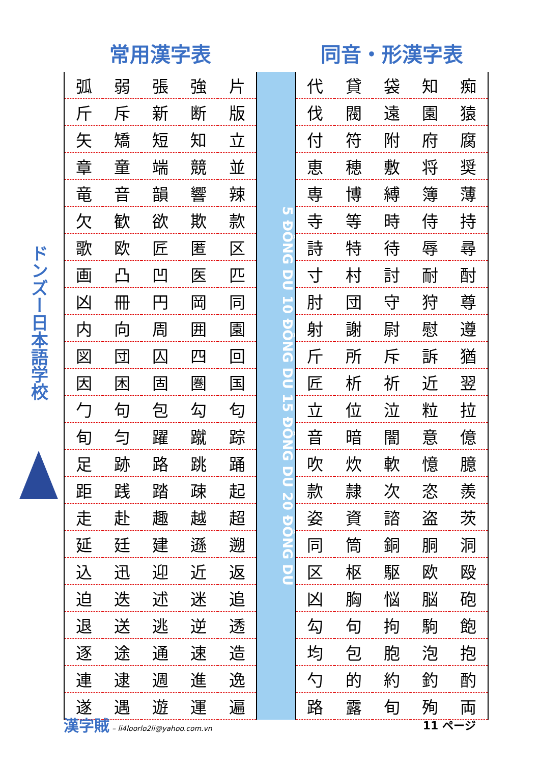ドンズー日本語学校
常用漢字表 同音・形漢字表
| 弧 | 弱 | 張 | 強 | 片 |
| 斤 | 斥 | 新 | 断 | 版 |
| 矢 | 矯 | 短 | 知 | 立 |
| 章 | 童 | 端 | 競 | 並 |
| 竜 | 音 | 韻 | 響 | 辣 |
| 欠 | 歓 | 欲 | 欺 | 款 |
| 歌 | 欧 | 匠 | 匿 | 区 |
| 画 | 凸 | 凹 | 医 | 匹 |
| 凶 | 冊 | 円 | 岡 | 同 |
| 内 | 向 | 周 | 囲 | 園 |
| 図 | 団 | 囚 | 四 | 回 |
| 因 | 困 | 固 | 圏 | 国 |
| 勹 | 句 | 包 | 勾 | 匂 |
| 旬 | 匀 | 躍 | 蹴 | 踪 |
| 足 | 跡 | 路 | 跳 | 踊 |
| 距 | 践 | 踏 | 疎 | 起 |
| 走 | 赴 | 趣 | 越 | 超 |
| 延 | 廷 | 建 | 遜 | 遡 |
| 込 | 迅 | 迎 | 近 | 返 |
| 迫 | 迭 | 述 | 迷 | 追 |
| 退 | 送 | 逃 | 逆 | 透 |
| 逐 | 途 | 通 | 速 | 造 |
| 連 | 逮 | 週 | 進 | 逸 |
| 遂 | 遇 | 遊 | 運 | 遍 |
5 ĐÔNG DU 10 ĐÔNG DU 15 ĐÔNG DU 20 ĐÔNG DU
| 代 | 貸 | 袋 | 知 | 痴 |
| 伐 | 閥 | 遠 | 園 | 猿 |
| 付 | 符 | 附 | 府 | 腐 |
| 恵 | 穂 | 敷 | 将 | 奨 |
| 専 | 博 | 縛 | 簿 | 薄 |
| 寺 | 等 | 時 | 侍 | 持 |
| 詩 | 特 | 待 | 辱 | 尋 |
| 寸 | 村 | 討 | 耐 | 酎 |
| 肘 | 団 | 守 | 狩 | 尊 |
| 射 | 謝 | 尉 | 慰 | 遵 |
| 斤 | 所 | 斥 | 訴 | 猶 |
| 匠 | 析 | 祈 | 近 | 翌 |
| 立 | 位 | 泣 | 粒 | 拉 |
| 音 | 暗 | 闇 | 意 | 億 |
| 吹 | 炊 | 軟 | 憶 | 臆 |
| 款 | 隷 | 次 | 恣 | 羨 |
| 姿 | 資 | 諮 | 盗 | 茨 |
| 同 | 筒 | 銅 | 胴 | 洞 |
| 区 | 枢 | 駆 | 欧 | 殴 |
| 凶 | 胸 | 悩 | 脳 | 砲 |
| 勾 | 句 | 拘 | 駒 | 飽 |
| 均 | 包 | 胞 | 泡 | 抱 |
| 勺 | 的 | 約 | 釣 | 酌 |
| 路 | 露 | 旬 | 殉 | 両 |
漢字賊 – li4loorlo2li@yahoo.com.vn
11 ページ